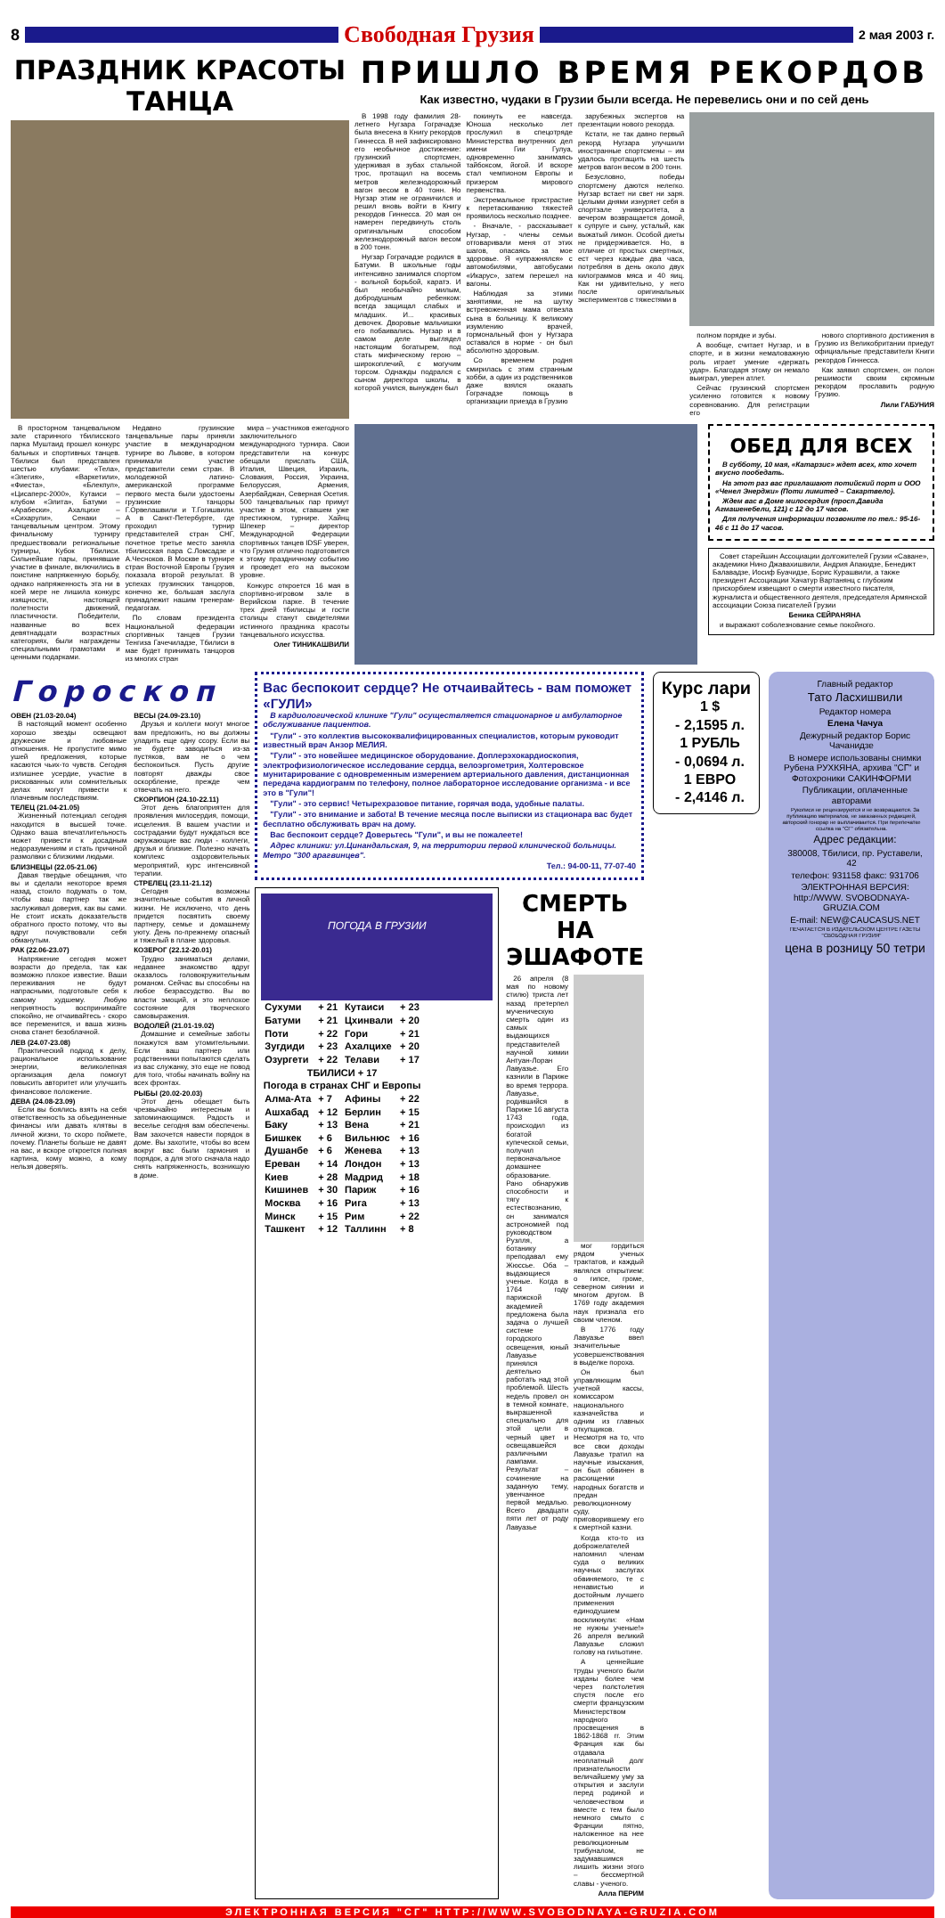8
Свободная Грузия
2 мая 2003 г.
ПРАЗДНИК КРАСОТЫ ТАНЦА
В просторном танцевальном зале старинного тбилисского парка Муштаид прошел конкурс бальных и спортивных танцев. Тбилиси был представлен шестью клубами: «Тела», «Элегия», «Варкетили», «Фиеста», «Блекпул», «Цисаперс-2000», Кутаиси – клубом «Элита», Батуми – «Арабески», Ахалцихе – «Сихарули», Сенаки – танцевальным центром. Этому финальному турниру предшествовали региональные турниры, Кубок Тбилиси. Сильнейшие пары, принявшие участие в финале, включились в поистине напряженную борьбу, однако напряженность эта ни в коей мере не лишила конкурс изящности, настоящей полетности движений, пластичности. Победители, названные во всех девятнадцати возрастных категориях, были награждены специальными грамотами и ценными подарками.
Недавно грузинские танцевальные пары приняли участие в международном турнире во Львове, в котором принимали участие представители семи стран. В молодежной латино-американской программе первого места были удостоены грузинские танцоры Г.Орвелашвили и Т.Гогишвили. А в Санкт-Петербурге, где проходил турнир представителей стран СНГ, почетное третье место заняла тбилисская пара С.Ломсадзе и А.Чесноков. В Москве в турнире стран Восточной Европы Грузия показала второй результат. В успехах грузинских танцоров, конечно же, большая заслуга принадлежит нашим тренерам-педагогам.
По словам президента Национальной федерации спортивных танцев Грузии Тенгиза Гачечиладзе, Тбилиси в мае будет принимать танцоров из многих стран
мира – участников ежегодного заключительного международного турнира. Свои представители на конкурс обещали прислать США, Италия, Швеция, Израиль, Словакия, Россия, Украина, Белоруссия, Армения, Азербайджан, Северная Осетия. 500 танцевальных пар примут участие в этом, ставшем уже престижном, турнире. Хайнц Шпекер – директор Международной Федерации спортивных танцев IDSF уверен, что Грузия отлично подготовится к этому праздничному событию и проведет его на высоком уровне.
Конкурс откроется 16 мая в спортивно-игровом зале в Верийском парке. В течение трех дней тбилисцы и гости столицы станут свидетелями истинного праздника красоты танцевального искусства.
Олег ТИНИКАШВИЛИ
ПРИШЛО ВРЕМЯ РЕКОРДОВ
Как известно, чудаки в Грузии были всегда. Не перевелись они и по сей день
В 1998 году фамилия 28-летнего Нугзара Гограчадзе была внесена в Книгу рекордов Гиннесса. В ней зафиксировано его необычное достижение: грузинский спортсмен, удерживая в зубах стальной трос, протащил на восемь метров железнодорожный вагон весом в 40 тонн. Но Нугзар этим не ограничился и решил вновь войти в Книгу рекордов Гиннесса. 20 мая он намерен передвинуть столь оригинальным способом железнодорожный вагон весом в 200 тонн.
Нугзар Гограчадзе родился в Батуми. В школьные годы интенсивно занимался спортом - вольной борьбой, каратэ. И был необычайно милым, добродушным ребенком: всегда защищал слабых и младших. И... красивых девочек. Дворовые мальчишки его побаивались. Нугзар и в самом деле выглядел настоящим богатырем, под стать мифическому герою – широкоплечий, с могучим торсом. Однажды подрался с сыном директора школы, в которой учился, вынужден был
покинуть ее навсегда. Юноша несколько лет прослужил в спецотряде Министерства внутренних дел имени Гии Гулуа, одновременно занимаясь тайбоксом, йогой. И вскоре стал чемпионом Европы и призером мирового первенства.
Экстремальное пристрастие к перетаскиванию тяжестей проявилось несколько позднее.
- Вначале, - рассказывает Нугзар, - члены семьи отговаривали меня от этих шагов, опасаясь за мое здоровье. Я «упражнялся» с автомобилями, автобусами «Икарус», затем перешел на вагоны.
Наблюдая за этими занятиями, не на шутку встревоженная мама отвезла сына в больницу. К великому изумлению врачей, гормональный фон у Нугзара оставался в норме - он был абсолютно здоровым.
Со временем родня смирилась с этим странным хобби, а один из родственников даже взялся оказать Гограчадзе помощь в организации приезда в Грузию
зарубежных экспертов на презентации нового рекорда.
Кстати, не так давно первый рекорд Нугзара улучшили иностранные спортсмены – им удалось протащить на шесть метров вагон весом в 200 тонн.
Безусловно, победы спортсмену даются нелегко. Нугзар встает ни свет ни заря. Целыми днями изнуряет себя в спортзале университета, а вечером возвращается домой, к супруге и сыну, усталый, как выжатый лимон. Особой диеты не придерживается. Но, в отличие от простых смертных, ест через каждые два часа, потребляя в день около двух килограммов мяса и 40 яиц. Как ни удивительно, у него после оригинальных экспериментов с тяжестями в
полном порядке и зубы.
А вообще, считает Нугзар, и в спорте, и в жизни немаловажную роль играет умение «держать удар». Благодаря этому он немало выиграл, уверен атлет.
Сейчас грузинский спортсмен усиленно готовится к новому соревнованию. Для регистрации его
нового спортивного достижения в Грузию из Великобритании приедут официальные представители Книги рекордов Гиннесса.
Как заявил спортсмен, он полон решимости своим скромным рекордом прославить родную Грузию.
Лили ГАБУНИЯ
ОБЕД ДЛЯ ВСЕХ
В субботу, 10 мая, «Катарзис» ждет всех, кто хочет вкусно пообедать.
На этот раз вас приглашают потийский порт и ООО «Ченел Энерджи» (Поти лимитед – Сакартвело).
Ждем вас в Доме милосердия (просп.Давида Агмашенебели, 121) с 12 до 17 часов.
Для получения информации позвоните по тел.: 95-16-46 с 11 до 17 часов.
Совет старейшин Ассоциации долгожителей Грузии «Саване», академики Нино Джавахишвили, Андрия Апакидзе, Бенедикт Балавадзе, Иосиф Буачидзе, Борис Курашвили, а также президент Ассоциации Хачатур Вартанянц с глубоким прискорбием извещают о смерти известного писателя, журналиста и общественного деятеля, председателя Армянской ассоциации Союза писателей Грузии
Беника СЕЙРАНЯНА
и выражают соболезнование семье покойного.
Гороскоп
ОВЕН (21.03-20.04)
В настоящий момент особенно хорошо звезды освещают дружеские и любовные отношения. Не пропустите мимо ушей предложения, которые касаются чьих-то чувств. Сегодня излишнее усердие, участие в рискованных или сомнительных делах могут привести к плачевным последствиям.
ТЕЛЕЦ (21.04-21.05)
Жизненный потенциал сегодня находится в высшей точке. Однако ваша впечатлительность может привести к досадным недоразумениям и стать причиной размолвки с близкими людьми.
БЛИЗНЕЦЫ (22.05-21.06)
Давая твердые обещания, что вы и сделали некоторое время назад, стоило подумать о том, чтобы ваш партнер так же заслуживал доверия, как вы сами. Не стоит искать доказательств обратного просто потому, что вы вдруг почувствовали себя обманутым.
РАК (22.06-23.07)
Напряжение сегодня может возрасти до предела, так как возможно плохое известие. Ваши переживания не будут напрасными, подготовьте себя к самому худшему. Любую неприятность воспринимайте спокойно, не отчаивайтесь - скоро все переменится, и ваша жизнь снова станет безоблачной.
ЛЕВ (24.07-23.08)
Практический подход к делу, рациональное использование энергии, великолепная организация дела помогут повысить авторитет или улучшить финансовое положение.
ДЕВА (24.08-23.09)
Если вы боялись взять на себя ответственность за объединенные финансы или давать клятвы в личной жизни, то скоро поймете, почему. Планеты больше не давят на вас, и вскоре откроется полная картина, кому можно, а кому нельзя доверять.
ВЕСЫ (24.09-23.10)
Друзья и коллеги могут многое вам предложить, но вы должны уладить еще одну ссору. Если вы не будете заводиться из-за пустяков, вам не о чем беспокоиться. Пусть другие повторят дважды свое оскорбление, прежде чем отвечать на него.
СКОРПИОН (24.10-22.11)
Этот день благоприятен для проявления милосердия, помощи, исцеления. В вашем участии и сострадании будут нуждаться все окружающие вас люди - коллеги, друзья и близкие. Полезно начать комплекс оздоровительных мероприятий, курс интенсивной терапии.
СТРЕЛЕЦ (23.11-21.12)
Сегодня возможны значительные события в личной жизни. Не исключено, что день придется посвятить своему партнеру, семье и домашнему уюту. День по-прежнему опасный и тяжелый в плане здоровья.
КОЗЕРОГ (22.12-20.01)
Трудно заниматься делами, недавнее знакомство вдруг оказалось головокружительным романом. Сейчас вы способны на любое безрассудство. Вы во власти эмоций, и это неплохое состояние для творческого самовыражения.
ВОДОЛЕЙ (21.01-19.02)
Домашние и семейные заботы покажутся вам утомительными. Если ваш партнер или родственники попытаются сделать из вас служанку, это еще не повод для того, чтобы начинать войну на всех фронтах.
РЫБЫ (20.02-20.03)
Этот день обещает быть чрезвычайно интересным и запоминающимся. Радость и веселье сегодня вам обеспечены. Вам захочется навести порядок в доме. Вы захотите, чтобы во всем вокруг вас были гармония и порядок, а для этого сначала надо снять напряженность, возникшую в доме.
Вас беспокоит сердце? Не отчаивайтесь - вам поможет «ГУЛИ»
В кардиологической клинике "Гули" осуществляется стационарное и амбулаторное обслуживание пациентов.
"Гули" - это коллектив высококвалифицированных специалистов, которым руководит известный врач Анзор МЕЛИЯ.
"Гули" - это новейшее медицинское оборудование. Доплерэхокардиоскопия, электрофизиологическое исследование сердца, велоэргометрия, Холтеровское мунитарирование с одновременным измерением артериального давления, дистанционная передача кардиограмм по телефону, полное лабораторное исследование организма - и все это в "Гули"!
"Гули" - это сервис! Четырехразовое питание, горячая вода, удобные палаты.
"Гули" - это внимание и забота! В течение месяца после выписки из стационара вас будет бесплатно обслуживать врач на дому.
Вас беспокоит сердце? Доверьтесь "Гули", и вы не пожалеете!
Адрес клиники: ул.Цинандальская, 9, на территории первой клинической больницы. Метро "300 арагвинцев".
Тел.: 94-00-11, 77-07-40
ПОГОДА В ГРУЗИИ
| Сухуми | + 21 | Кутаиси | + 23 |
| Батуми | + 21 | Цхинвали | + 20 |
| Поти | + 22 | Гори | + 21 |
| Зугдиди | + 23 | Ахалцихе | + 20 |
| Озургети | + 22 | Телави | + 17 |
| ТБИЛИСИ + 17 | | | |
| Погода в странах СНГ и Европы | | | |
| Алма-Ата | + 7 | Афины | + 22 |
| Ашхабад | + 12 | Берлин | + 15 |
| Баку | + 13 | Вена | + 21 |
| Бишкек | + 6 | Вильнюс | + 16 |
| Душанбе | + 6 | Женева | + 13 |
| Ереван | + 14 | Лондон | + 13 |
| Киев | + 28 | Мадрид | + 18 |
| Кишинев | + 30 | Париж | + 16 |
| Москва | + 16 | Рига | + 13 |
| Минск | + 15 | Рим | + 22 |
| Ташкент | + 12 | Таллинн | + 8 |
СМЕРТЬ НА ЭШАФОТЕ
26 апреля (8 мая по новому стилю) триста лет назад претерпел мученическую смерть один из самых выдающихся представителей научной химии Антуан-Лоран Лавуазье. Его казнили в Париже во время террора. Лавуазье, родившийся в Париже 16 августа 1743 года, происходил из богатой купеческой семьи, получил первоначальное домашнее образование. Рано обнаружив способности и тягу к естествознанию, он занимался астрономией под руководством Рузлля, а ботанику преподавал ему Жюссье. Оба – выдающиеся ученые. Когда в 1764 году парижской академией предложена была задача о лучшей системе городского освещения, юный Лавуазье принялся деятельно работать над этой проблемой. Шесть недель провел он в темной комнате, выкрашенной специально для этой цели в черный цвет и освещавшейся различными лампами. Результат – сочинение на заданную тему, увенчанное первой медалью. Всего двадцати пяти лет от роду Лавуазье
мог гордиться рядом ученых трактатов, и каждый являлся открытием: о гипсе, громе, северном сиянии и многом другом. В 1769 году академия наук признала его своим членом.
В 1776 году Лавуазье ввел значительные усовершенствования в выделке пороха.
Он был управляющим учетной кассы, комиссаром национального казначейства и одним из главных откупщиков. Несмотря на то, что все свои доходы Лавуазье тратил на научные изыскания, он был обвинен в расхищении народных богатств и предан революционному суду, приговорившему его к смертной казни.
Когда кто-то из доброжелателей напомнил членам суда о великих научных заслугах обвиняемого, те с ненавистью и достойным лучшего применения единодушием воскликнули: «Нам не нужны ученые!» 26 апреля великий Лавуазье сложил голову на гильотине.
А ценнейшие труды ученого были изданы более чем через полстолетия спустя после его смерти французским Министерством народного просвещения в 1862-1868 гг. Этим Франция как бы отдавала неоплатный долг признательности величайшему уму за открытия и заслуги перед родиной и человечеством и вместе с тем было немного смыто с Франции пятно, наложенное на нее революционным трибуналом, не задумавшимся лишить жизни этого – бессмертной славы - ученого.
Алла ПЕРИМ
Курс лари
1 $
- 2,1595 л.
1 РУБЛЬ
- 0,0694 л.
1 ЕВРО
- 2,4146 л.
Главный редактор
Тато Ласхишвили
Редактор номера
Елена Чачуа
Дежурный редактор Борис Чачанидзе
В номере использованы снимки Рубена РУХКЯНА, архива "СГ" и Фотохроники САКИНФОРМИ
Публикации, оплаченные авторами
Рукописи не рецензируются и не возвращаются. За публикацию материалов, не заказанных редакцией, авторский гонорар не выплачивается. При перепечатке ссылка на "СГ" обязательна.
Адрес редакции:
380008, Тбилиси, пр. Руставели, 42
телефон: 931158 факс: 931706
ЭЛЕКТРОННАЯ ВЕРСИЯ: http://WWW. SVOBODNAYA-GRUZIA.COM
E-mail: NEW@CAUCASUS.NET
ПЕЧАТАЕТСЯ В ИЗДАТЕЛЬСКОМ ЦЕНТРЕ ГАЗЕТЫ "СВОБОДНАЯ ГРУЗИЯ"
цена в розницу 50 тетри
ЭЛЕКТРОННАЯ ВЕРСИЯ "СГ" HTTP://WWW.SVOBODNAYA-GRUZIA.COM